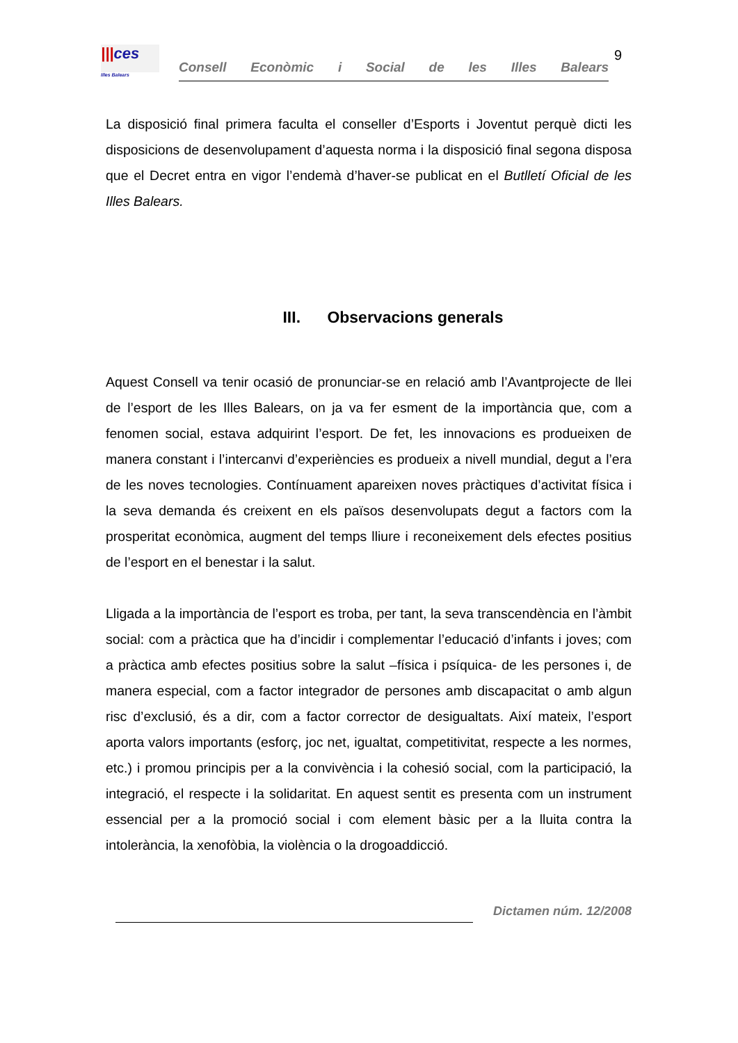|||ces
Illes Balears
Consell Econòmic i Social de les Illes Balears
9
La disposició final primera faculta el conseller d’Esports i Joventut perquè dicti les disposicions de desenvolupament d’aquesta norma i la disposició final segona disposa que el Decret entra en vigor l’endemà d’haver-se publicat en el Butlletí Oficial de les Illes Balears.
III. Observacions generals
Aquest Consell va tenir ocasió de pronunciar-se en relació amb l’Avantprojecte de llei de l’esport de les Illes Balears, on ja va fer esment de la importància que, com a fenomen social, estava adquirint l’esport. De fet, les innovacions es produeixen de manera constant i l’intercanvi d’experiències es produeix a nivell mundial, degut a l’era de les noves tecnologies. Contínuament apareixen noves pràctiques d’activitat física i la seva demanda és creixent en els països desenvolupats degut a factors com la prosperitat econòmica, augment del temps lliure i reconeixement dels efectes positius de l’esport en el benestar i la salut.
Lligada a la importància de l’esport es troba, per tant, la seva transcendència en l’àmbit social: com a pràctica que ha d’incidir i complementar l’educació d’infants i joves; com a pràctica amb efectes positius sobre la salut –física i psíquica- de les persones i, de manera especial, com a factor integrador de persones amb discapacitat o amb algun risc d’exclusió, és a dir, com a factor corrector de desigualtats. Així mateix, l’esport aporta valors importants (esforç, joc net, igualtat, competitivitat, respecte a les normes, etc.) i promou principis per a la convivència i la cohesió social, com la participació, la integració, el respecte i la solidaritat. En aquest sentit es presenta com un instrument essencial per a la promoció social i com element bàsic per a la lluita contra la intolerància, la xenofòbia, la violència o la drogoaddicció.
Dictamen núm. 12/2008